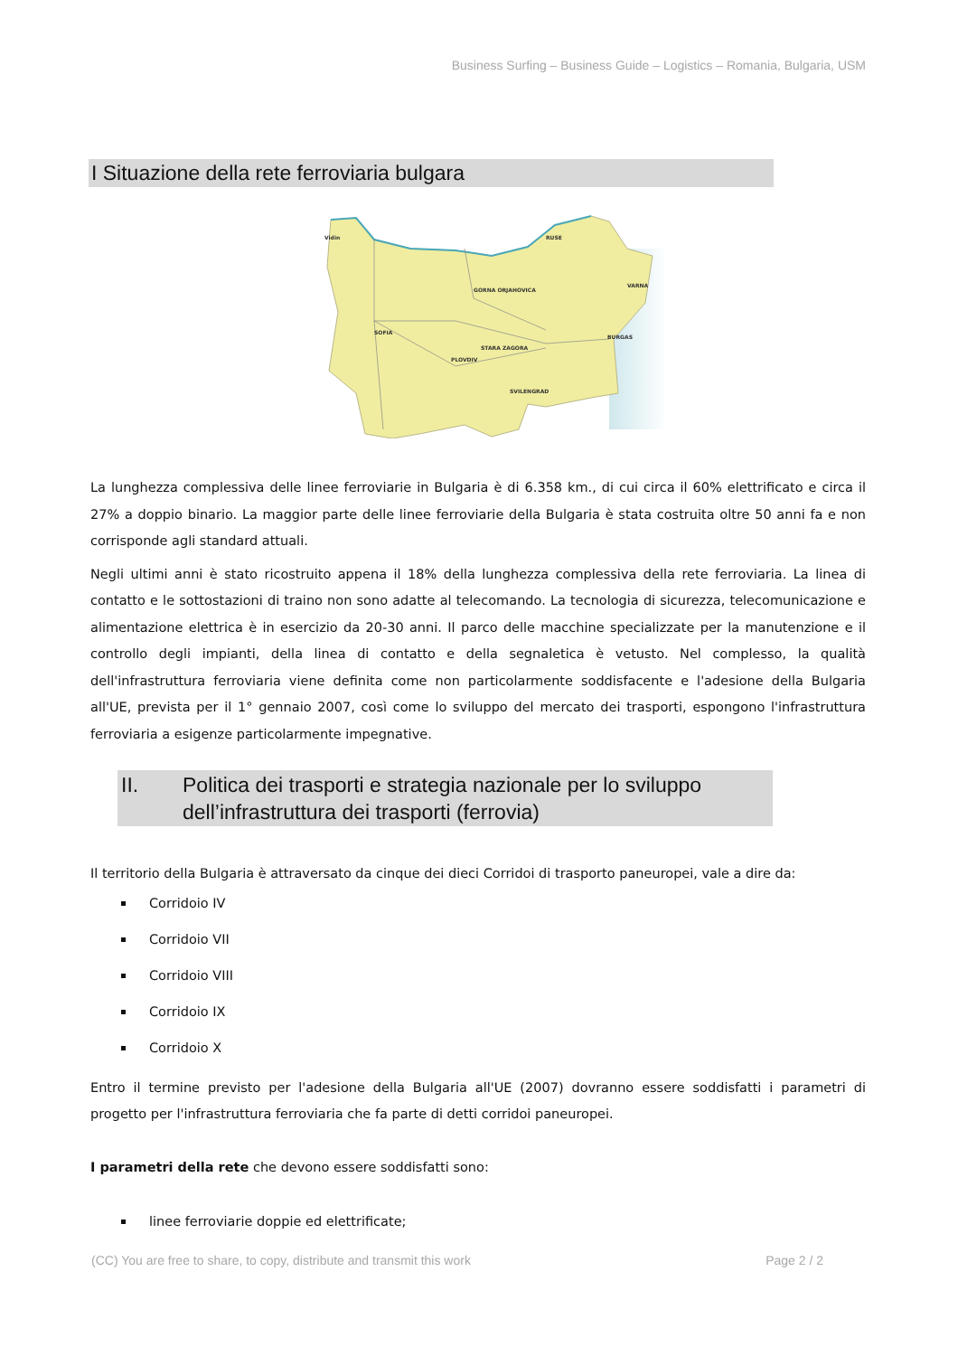Business Surfing – Business Guide – Logistics – Romania, Bulgaria, USM
I Situazione della rete ferroviaria bulgara
RUSE
GORNA ORJAHOVICA
VARNA
SOFIA
PLOVDIV
BURGAS
STARA ZAGORA
SVILENGRAD
Vidin
La lunghezza complessiva delle linee ferroviarie in Bulgaria è di 6.358 km., di cui circa il 60% elettrificato e circa il 27% a doppio binario. La maggior parte delle linee ferroviarie della Bulgaria è stata costruita oltre 50 anni fa e non corrisponde agli standard attuali.
Negli ultimi anni è stato ricostruito appena il 18% della lunghezza complessiva della rete ferroviaria. La linea di contatto e le sottostazioni di traino non sono adatte al telecomando. La tecnologia di sicurezza, telecomunicazione e alimentazione elettrica è in esercizio da 20-30 anni. Il parco delle macchine specializzate per la manutenzione e il controllo degli impianti, della linea di contatto e della segnaletica è vetusto. Nel complesso, la qualità dell'infrastruttura ferroviaria viene definita come non particolarmente soddisfacente e l'adesione della Bulgaria all'UE, prevista per il 1° gennaio 2007, così come lo sviluppo del mercato dei trasporti, espongono l'infrastruttura ferroviaria a esigenze particolarmente impegnative.
II. Politica dei trasporti e strategia nazionale per lo sviluppo dell’infrastruttura dei trasporti (ferrovia)
Il territorio della Bulgaria è attraversato da cinque dei dieci Corridoi di trasporto paneuropei, vale a dire da:
Corridoio IV
Corridoio VII
Corridoio VIII
Corridoio IX
Corridoio X
Entro il termine previsto per l'adesione della Bulgaria all'UE (2007) dovranno essere soddisfatti i parametri di progetto per l'infrastruttura ferroviaria che fa parte di detti corridoi paneuropei.
I parametri della rete che devono essere soddisfatti sono:
linee ferroviarie doppie ed elettrificate;
(CC) You are free to share, to copy, distribute and transmit this work Page 2 / 2